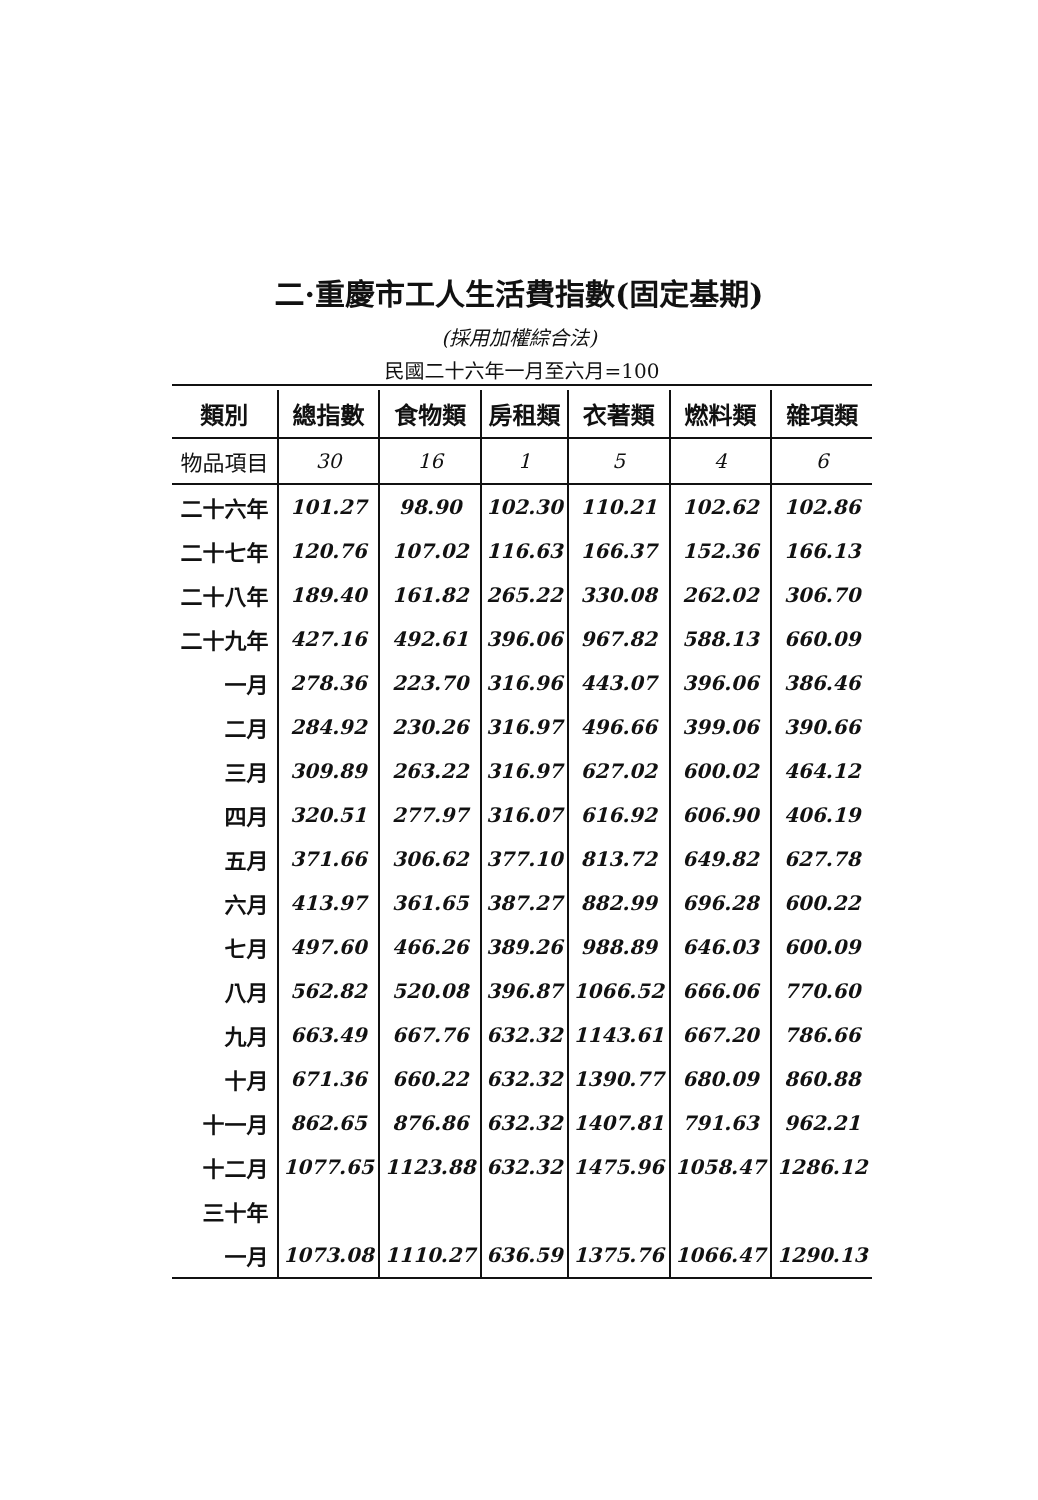二·重慶市工人生活費指數(固定基期)
(採用加權綜合法)
民國二十六年一月至六月=100
| 類別 | 總指數 | 食物類 | 房租類 | 衣著類 | 燃料類 | 雜項類 |
| --- | --- | --- | --- | --- | --- | --- |
| 物品項目 | 30 | 16 | 1 | 5 | 4 | 6 |
| 二十六年 | 101.27 | 98.90 | 102.30 | 110.21 | 102.62 | 102.86 |
| 二十七年 | 120.76 | 107.02 | 116.63 | 166.37 | 152.36 | 166.13 |
| 二十八年 | 189.40 | 161.82 | 265.22 | 330.08 | 262.02 | 306.70 |
| 二十九年 | 427.16 | 492.61 | 396.06 | 967.82 | 588.13 | 660.09 |
| 一月 | 278.36 | 223.70 | 316.96 | 443.07 | 396.06 | 386.46 |
| 二月 | 284.92 | 230.26 | 316.97 | 496.66 | 399.06 | 390.66 |
| 三月 | 309.89 | 263.22 | 316.97 | 627.02 | 600.02 | 464.12 |
| 四月 | 320.51 | 277.97 | 316.07 | 616.92 | 606.90 | 406.19 |
| 五月 | 371.66 | 306.62 | 377.10 | 813.72 | 649.82 | 627.78 |
| 六月 | 413.97 | 361.65 | 387.27 | 882.99 | 696.28 | 600.22 |
| 七月 | 497.60 | 466.26 | 389.26 | 988.89 | 646.03 | 600.09 |
| 八月 | 562.82 | 520.08 | 396.87 | 1066.52 | 666.06 | 770.60 |
| 九月 | 663.49 | 667.76 | 632.32 | 1143.61 | 667.20 | 786.66 |
| 十月 | 671.36 | 660.22 | 632.32 | 1390.77 | 680.09 | 860.88 |
| 十一月 | 862.65 | 876.86 | 632.32 | 1407.81 | 791.63 | 962.21 |
| 十二月 | 1077.65 | 1123.88 | 632.32 | 1475.96 | 1058.47 | 1286.12 |
| 三十年 | | | | | | |
| 一月 | 1073.08 | 1110.27 | 636.59 | 1375.76 | 1066.47 | 1290.13 |